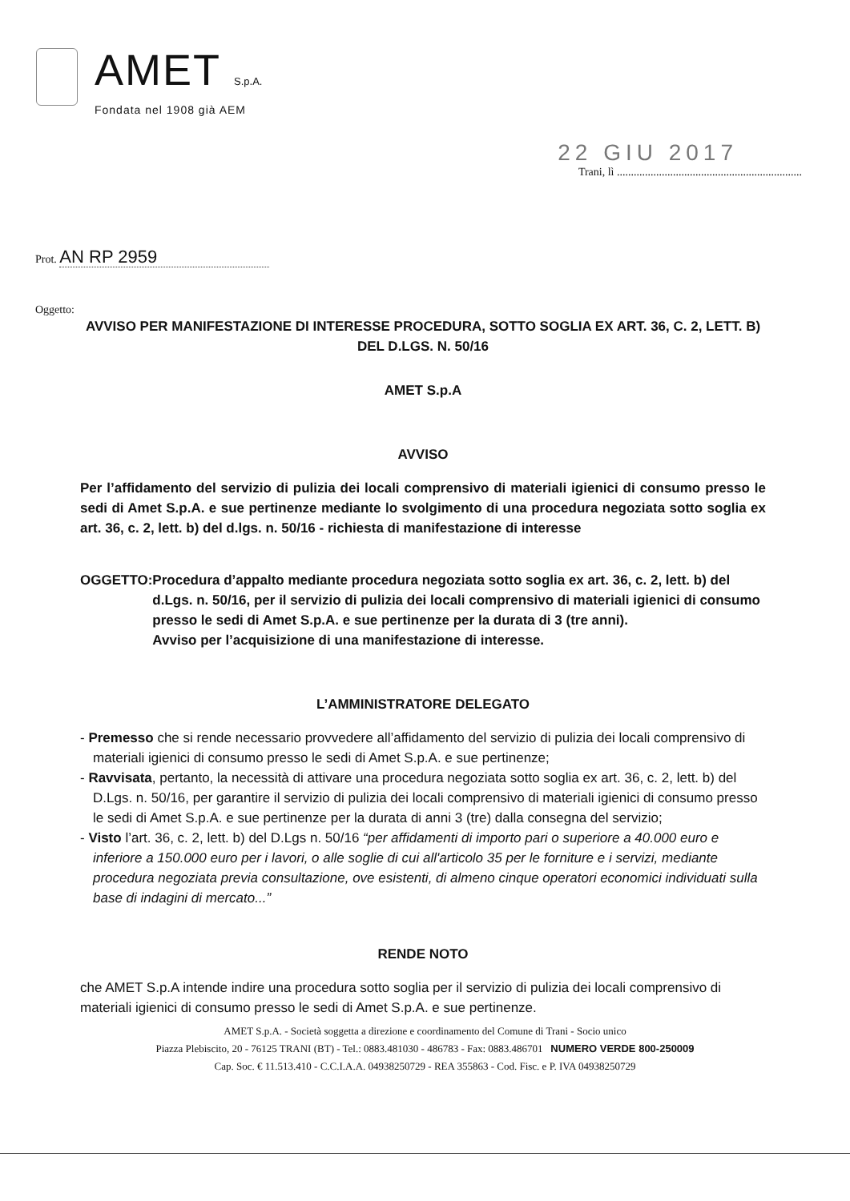AMET S.p.A.
Fondata nel 1908 già AEM
22 GIU 2017
Trani, lì ..................................................................
Prot. AN RP 2959
Oggetto:
AVVISO PER MANIFESTAZIONE DI INTERESSE PROCEDURA, SOTTO SOGLIA EX ART. 36, C. 2, LETT. B) DEL D.LGS. N. 50/16
AMET S.p.A
AVVISO
Per l’affidamento del servizio di pulizia dei locali comprensivo di materiali igienici di consumo presso le sedi di Amet S.p.A. e sue pertinenze mediante lo svolgimento di una procedura negoziata sotto soglia ex art. 36, c. 2, lett. b) del d.lgs. n. 50/16 - richiesta di manifestazione di interesse
OGGETTO: Procedura d’appalto mediante procedura negoziata sotto soglia ex art. 36, c. 2, lett. b) del d.Lgs. n. 50/16, per il servizio di pulizia dei locali comprensivo di materiali igienici di consumo presso le sedi di Amet S.p.A. e sue pertinenze per la durata di 3 (tre anni).
Avviso per l’acquisizione di una manifestazione di interesse.
L’AMMINISTRATORE DELEGATO
- Premesso che si rende necessario provvedere all’affidamento del servizio di pulizia dei locali comprensivo di materiali igienici di consumo presso le sedi di Amet S.p.A. e sue pertinenze;
- Ravvisata, pertanto, la necessità di attivare una procedura negoziata sotto soglia ex art. 36, c. 2, lett. b) del D.Lgs. n. 50/16, per garantire il servizio di pulizia dei locali comprensivo di materiali igienici di consumo presso le sedi di Amet S.p.A. e sue pertinenze per la durata di anni 3 (tre) dalla consegna del servizio;
- Visto l’art. 36, c. 2, lett. b) del D.Lgs n. 50/16 “per affidamenti di importo pari o superiore a 40.000 euro e inferiore a 150.000 euro per i lavori, o alle soglie di cui all'articolo 35 per le forniture e i servizi, mediante procedura negoziata previa consultazione, ove esistenti, di almeno cinque operatori economici individuati sulla base di indagini di mercato...”
RENDE NOTO
che AMET S.p.A intende indire una procedura sotto soglia per il servizio di pulizia dei locali comprensivo di materiali igienici di consumo presso le sedi di Amet S.p.A. e sue pertinenze.
AMET S.p.A. - Società soggetta a direzione e coordinamento del Comune di Trani - Socio unico
Piazza Plebiscito, 20 - 76125 TRANI (BT) - Tel.: 0883.481030 - 486783 - Fax: 0883.486701 NUMERO VERDE 800-250009
Cap. Soc. € 11.513.410 - C.C.I.A.A. 04938250729 - REA 355863 - Cod. Fisc. e P. IVA 04938250729